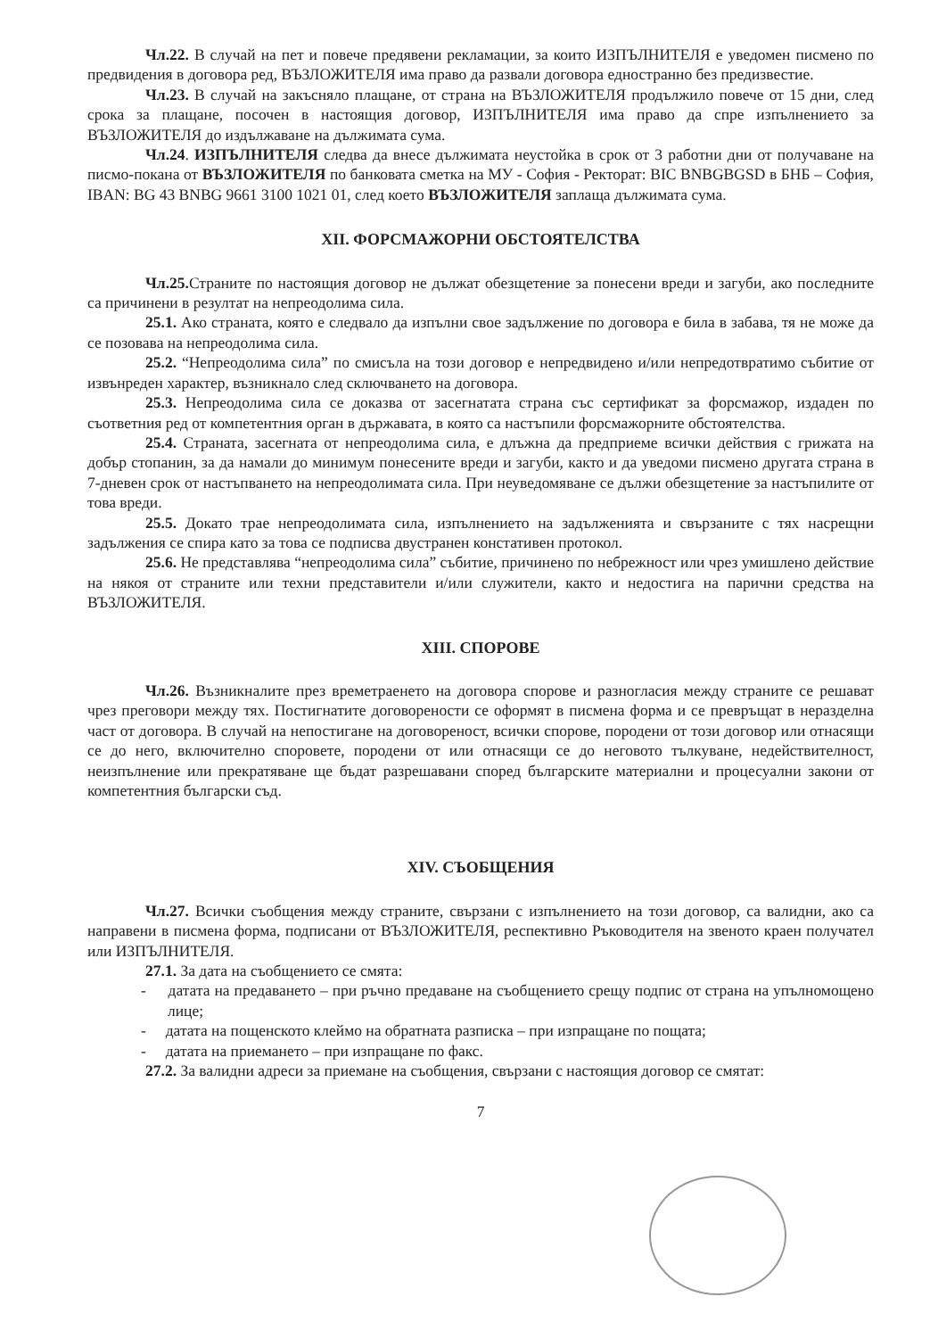Чл.22. В случай на пет и повече предявени рекламации, за които ИЗПЪЛНИТЕЛЯ е уведомен писмено по предвидения в договора ред, ВЪЗЛОЖИТЕЛЯ има право да развали договора едностранно без предизвестие.
Чл.23. В случай на закъсняло плащане, от страна на ВЪЗЛОЖИТЕЛЯ продължило повече от 15 дни, след срока за плащане, посочен в настоящия договор, ИЗПЪЛНИТЕЛЯ има право да спре изпълнението за ВЪЗЛОЖИТЕЛЯ до издължаване на дължимата сума.
Чл.24. ИЗПЪЛНИТЕЛЯ следва да внесе дължимата неустойка в срок от 3 работни дни от получаване на писмо-покана от ВЪЗЛОЖИТЕЛЯ по банковата сметка на МУ - София - Ректорат: BIC BNBGBGSD в БНБ – София, IBAN: BG 43 BNBG 9661 3100 1021 01, след което ВЪЗЛОЖИТЕЛЯ заплаща дължимата сума.
XII. ФОРСМАЖОРНИ ОБСТОЯТЕЛСТВА
Чл.25. Страните по настоящия договор не дължат обезщетение за понесени вреди и загуби, ако последните са причинени в резултат на непреодолима сила.
25.1. Ако страната, която е следвало да изпълни свое задължение по договора е била в забава, тя не може да се позовава на непреодолима сила.
25.2. “Непреодолима сила” по смисъла на този договор е непредвидено и/или непредотвратимо събитие от извънреден характер, възникнало след сключването на договора.
25.3. Непреодолима сила се доказва от засегнатата страна със сертификат за форсмажор, издаден по съответния ред от компетентния орган в държавата, в която са настъпили форсмажорните обстоятелства.
25.4. Страната, засегната от непреодолима сила, е длъжна да предприеме всички действия с грижата на добър стопанин, за да намали до минимум понесените вреди и загуби, както и да уведоми писмено другата страна в 7-дневен срок от настъпването на непреодолимата сила. При неуведомяване се дължи обезщетение за настъпилите от това вреди.
25.5. Докато трае непреодолимата сила, изпълнението на задълженията и свързаните с тях насрещни задължения се спира като за това се подписва двустранен констативен протокол.
25.6. Не представлява “непреодолима сила” събитие, причинено по небрежност или чрез умишлено действие на някоя от страните или техни представители и/или служители, както и недостига на парични средства на ВЪЗЛОЖИТЕЛЯ.
XIII. СПОРОВЕ
Чл.26. Възникналите през времетраенето на договора спорове и разногласия между страните се решават чрез преговори между тях. Постигнатите договорености се оформят в писмена форма и се превръщат в неразделна част от договора. В случай на непостигане на договореност, всички спорове, породени от този договор или отнасящи се до него, включително споровете, породени от или отнасящи се до неговото тълкуване, недействителност, неизпълнение или прекратяване ще бъдат разрешавани според българските материални и процесуални закони от компетентния български съд.
XIV. СЪОБЩЕНИЯ
Чл.27. Всички съобщения между страните, свързани с изпълнението на този договор, са валидни, ако са направени в писмена форма, подписани от ВЪЗЛОЖИТЕЛЯ, респективно Ръководителя на звеното краен получател или ИЗПЪЛНИТЕЛЯ.
27.1. За дата на съобщението се смята:
- датата на предаването – при ръчно предаване на съобщението срещу подпис от страна на упълномощено лице;
- датата на пощенското клеймо на обратната разписка – при изпращане по пощата;
- датата на приемането – при изпращане по факс.
27.2. За валидни адреси за приемане на съобщения, свързани с настоящия договор се смятат:
7